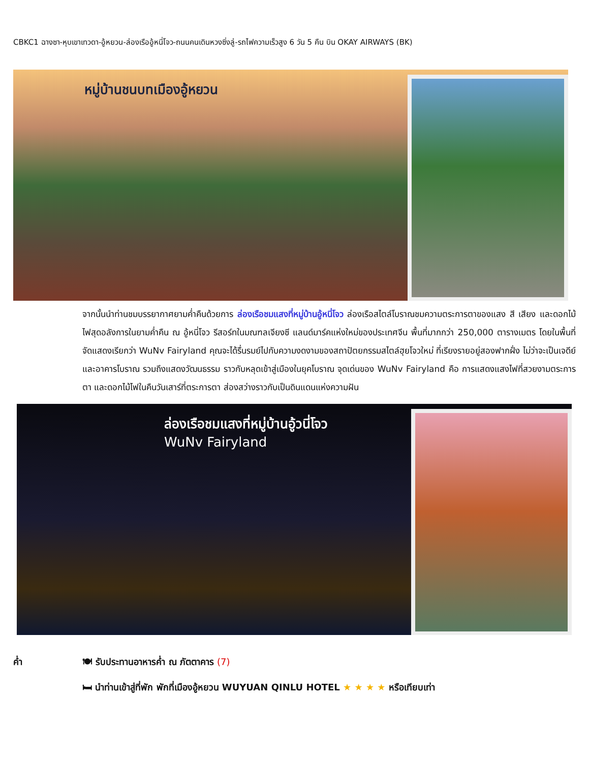CBKC1 ฉางซา-หุบเขาเทวดา-อู้หยวน-ล่องเรืออู้หนี่โจว-ถนนคนเดินหวงซิ่งลู่-รถไฟความเร็วสูง 6 วัน 5 คืน บิน OKAY AIRWAYS (BK)
หมู่บ้านชนบทเมืองอู้หยวน
จากนั้นนำท่านชมบรรยากาศยามค่ำคืนด้วยการ ล่องเรือชมแสงที่หมู่บ้านอู้หนี่โจว ล่องเรือสไตล์โบราณชมความตระการตาของแสง สี เสียง และดอกไม้ไฟสุดอลังการในยามค่ำคืน ณ อู้หนี่โจว รีสอร์ทในมณฑลเจียงซี แลนด์มาร์คแห่งใหม่ของประเทศจีน พื้นที่มากกว่า 250,000 ตารางเมตร โดยในพื้นที่จัดแสดงเรียกว่า WuNv Fairyland คุณจะได้รื่นรมย์ไปกับความงดงามของสถาปัตยกรรมสไตล์ฮุยโจวใหม่ ที่เรียงรายอยู่สองฟากฝั่ง ไม่ว่าจะเป็นเจดีย์ และอาคารโบราณ รวมถึงแสดงวัฒนธรรม ราวกับหลุดเข้าสู่เมืองในยุคโบราณ จุดเด่นของ WuNv Fairyland คือ การแสดงแสงไฟที่สวยงามตระการตา และดอกไม้ไฟในคืนวันเสาร์ที่ตระการตา ส่องสว่างราวกับเป็นดินแดนแห่งความฝัน
ล่องเรือชมแสงที่หมู่บ้านอู้วนี่โจว
WuNv Fairyland
ค่ำ 🍽 รับประทานอาหารค่ำ ณ ภัตตาคาร (7)
🛏 นำท่านเข้าสู่ที่พัก พักที่เมืองอู้หยวน WUYUAN QINLU HOTEL ★ ★ ★ ★ หรือเทียบเท่า